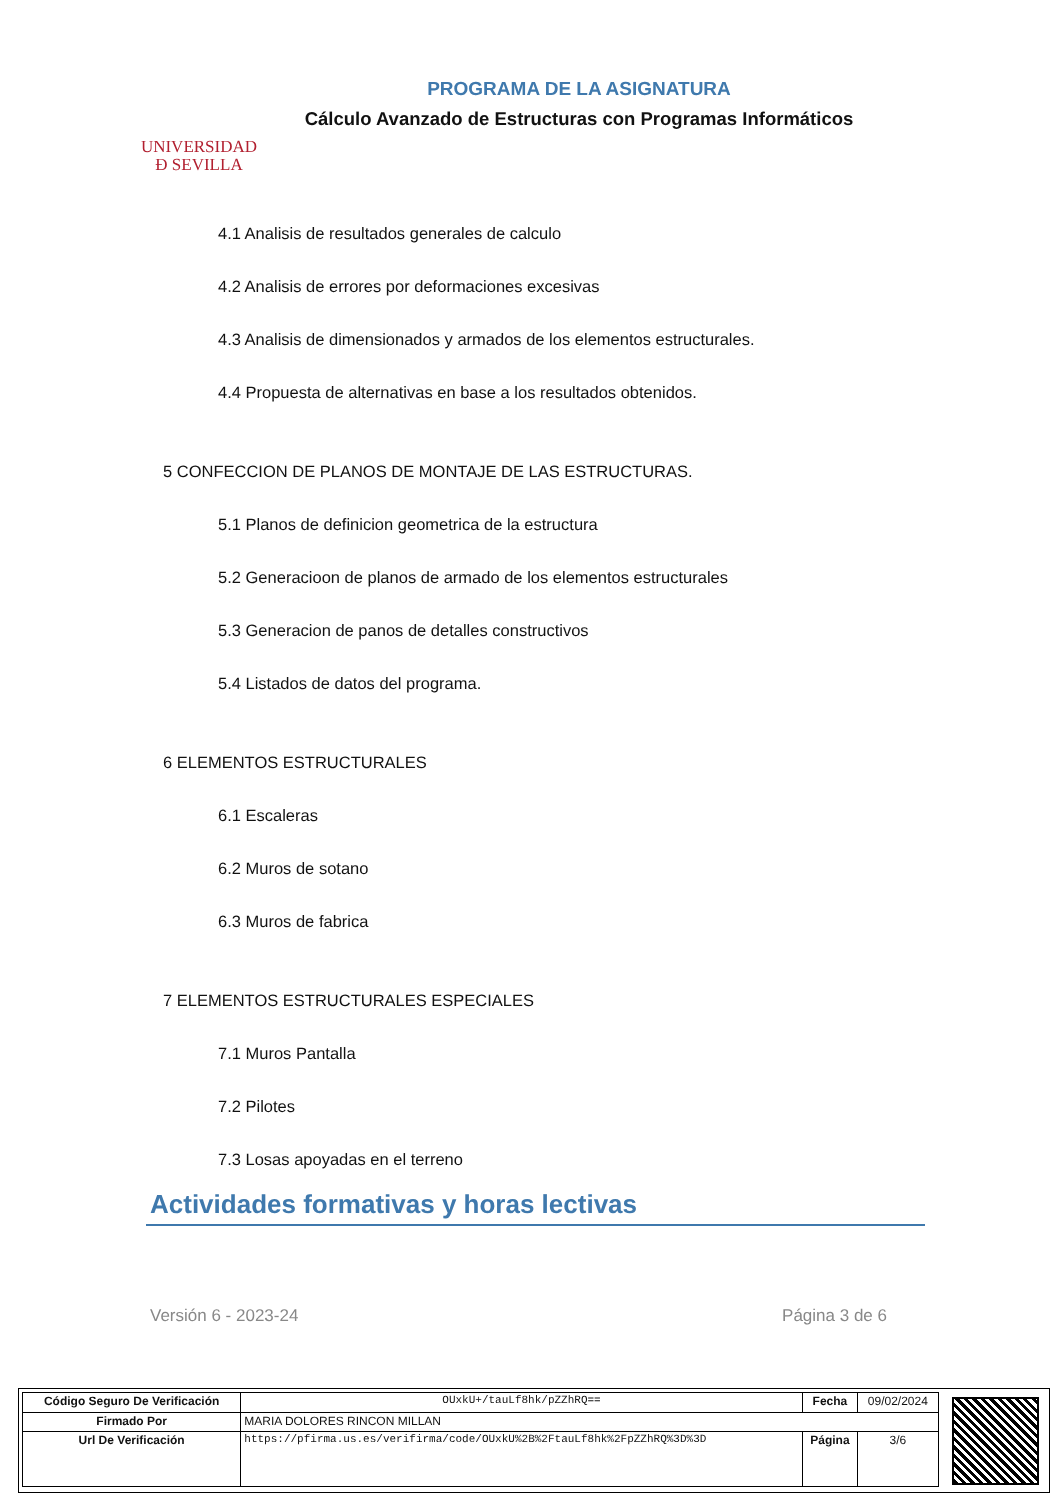UNIVERSIDAD
Ð SEVILLA
PROGRAMA DE LA ASIGNATURA
Cálculo Avanzado de Estructuras con Programas Informáticos
4.1 Analisis de resultados generales de calculo
4.2 Analisis de errores por deformaciones excesivas
4.3 Analisis de dimensionados y armados de los elementos estructurales.
4.4 Propuesta de alternativas en base a los resultados obtenidos.
5 CONFECCION DE PLANOS DE MONTAJE DE LAS ESTRUCTURAS.
5.1 Planos de definicion geometrica de la estructura
5.2 Generacioon de planos de armado de los elementos estructurales
5.3 Generacion de panos de detalles constructivos
5.4 Listados de datos del programa.
6 ELEMENTOS ESTRUCTURALES
6.1 Escaleras
6.2 Muros de sotano
6.3 Muros de fabrica
7 ELEMENTOS ESTRUCTURALES ESPECIALES
7.1 Muros Pantalla
7.2 Pilotes
7.3 Losas apoyadas en el terreno
Actividades formativas y horas lectivas
Versión 6 - 2023-24 Página 3 de 6
| Código Seguro De Verificación | OUxkU+/tauLf8hk/pZZhRQ== | Fecha | 09/02/2024 |
| Firmado Por | MARIA DOLORES RINCON MILLAN | | |
| Url De Verificación | https://pfirma.us.es/verifirma/code/OUxkU%2B%2FtauLf8hk%2FpZZhRQ%3D%3D | Página | 3/6 |